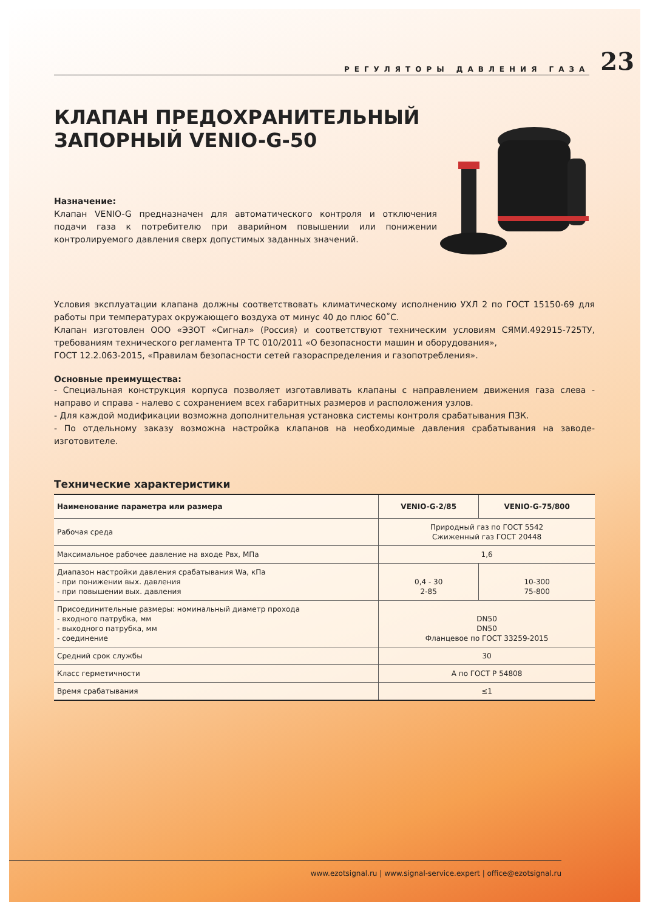РЕГУЛЯТОРЫ ДАВЛЕНИЯ ГАЗА
23
КЛАПАН ПРЕДОХРАНИТЕЛЬНЫЙ
ЗАПОРНЫЙ VENIO-G-50
Назначение:
Клапан VENIO-G предназначен для автоматического контроля и отключения подачи газа к потребителю при аварийном повышении или понижении контролируемого давления сверх допустимых заданных значений.
Условия эксплуатации клапана должны соответствовать климатическому исполнению УХЛ 2 по ГОСТ 15150-69 для работы при температурах окружающего воздуха от минус 40 до плюс 60˚С.
Клапан изготовлен ООО «ЭЗОТ «Сигнал» (Россия) и соответствуют техническим условиям СЯМИ.492915-725ТУ, требованиям технического регламента ТР ТС 010/2011 «О безопасности машин и оборудования»,
ГОСТ 12.2.063-2015, «Правилам безопасности сетей газораспределения и газопотребления».
Основные преимущества:
- Специальная конструкция корпуса позволяет изготавливать клапаны с направлением движения газа слева - направо и справа - налево с сохранением всех габаритных размеров и расположения узлов.
- Для каждой модификации возможна дополнительная установка системы контроля срабатывания ПЗК.
- По отдельному заказу возможна настройка клапанов на необходимые давления срабатывания на заводе-изготовителе.
Технические характеристики
| Наименование параметра или размера | VENIO-G-2/85 | VENIO-G-75/800 |
| --- | --- | --- |
| Рабочая среда | Природный газ по ГОСТ 5542 Сжиженный газ ГОСТ 20448 | |
| Максимальное рабочее давление на входе Рвх, МПа | 1,6 | |
| Диапазон настройки давления срабатывания Wa, кПа - при понижении вых. давления - при повышении вых. давления | 0,4 - 30 2-85 | 10-300 75-800 |
| Присоединительные размеры: номинальный диаметр прохода - входного патрубка, мм - выходного патрубка, мм - соединение | DN50 DN50 Фланцевое по ГОСТ 33259-2015 | |
| Средний срок службы | 30 | |
| Класс герметичности | А по ГОСТ Р 54808 | |
| Время срабатывания | ≤1 | |
www.ezotsignal.ru | www.signal-service.expert | office@ezotsignal.ru